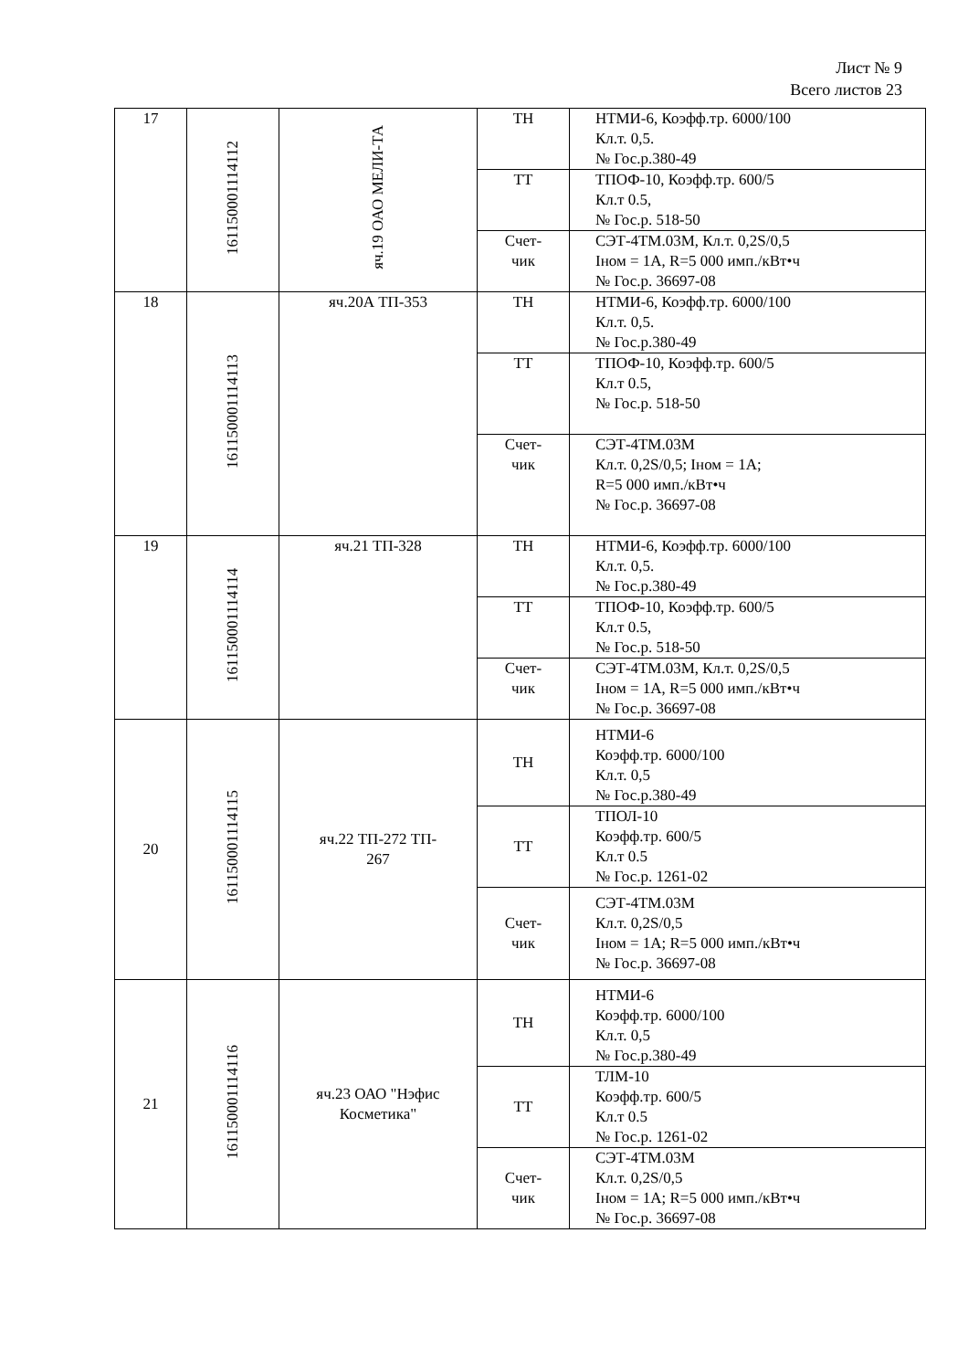Лист № 9
Всего листов 23
| 17 | 161150001114112 | яч.19 ОАО МЕЛИ-ТА | ТН | НТМИ-6, Коэфф.тр. 6000/100 Кл.т. 0,5. № Гос.р.380-49 |
| | | | ТТ | ТПОФ-10, Коэфф.тр. 600/5 Кл.т 0.5, № Гос.р. 518-50 |
| | | | Счет- чик | СЭТ-4ТМ.03М, Кл.т. 0,2S/0,5 Iном = 1А, R=5 000 имп./кВт•ч № Гос.р. 36697-08 |
| 18 | 161150001114113 | яч.20А ТП-353 | ТН | НТМИ-6, Коэфф.тр. 6000/100 Кл.т. 0,5. № Гос.р.380-49 |
| | | | ТТ | ТПОФ-10, Коэфф.тр. 600/5 Кл.т 0.5, № Гос.р. 518-50 |
| | | | Счет- чик | СЭТ-4ТМ.03М Кл.т. 0,2S/0,5; Iном = 1А; R=5 000 имп./кВт•ч № Гос.р. 36697-08 |
| 19 | 161150001114114 | яч.21 ТП-328 | ТН | НТМИ-6, Коэфф.тр. 6000/100 Кл.т. 0,5. № Гос.р.380-49 |
| | | | ТТ | ТПОФ-10, Коэфф.тр. 600/5 Кл.т 0.5, № Гос.р. 518-50 |
| | | | Счет- чик | СЭТ-4ТМ.03М, Кл.т. 0,2S/0,5 Iном = 1А, R=5 000 имп./кВт•ч № Гос.р. 36697-08 |
| 20 | 161150001114115 | яч.22 ТП-272 ТП- 267 | ТН | НТМИ-6 Коэфф.тр. 6000/100 Кл.т. 0,5 № Гос.р.380-49 |
| | | | ТТ | ТПОЛ-10 Коэфф.тр. 600/5 Кл.т 0.5 № Гос.р. 1261-02 |
| | | | Счет- чик | СЭТ-4ТМ.03М Кл.т. 0,2S/0,5 Iном = 1А; R=5 000 имп./кВт•ч № Гос.р. 36697-08 |
| 21 | 161150001114116 | яч.23 ОАО "Нэфис Косметика" | ТН | НТМИ-6 Коэфф.тр. 6000/100 Кл.т. 0,5 № Гос.р.380-49 |
| | | | ТТ | ТЛМ-10 Коэфф.тр. 600/5 Кл.т 0.5 № Гос.р. 1261-02 |
| | | | Счет- чик | СЭТ-4ТМ.03М Кл.т. 0,2S/0,5 Iном = 1А; R=5 000 имп./кВт•ч № Гос.р. 36697-08 |